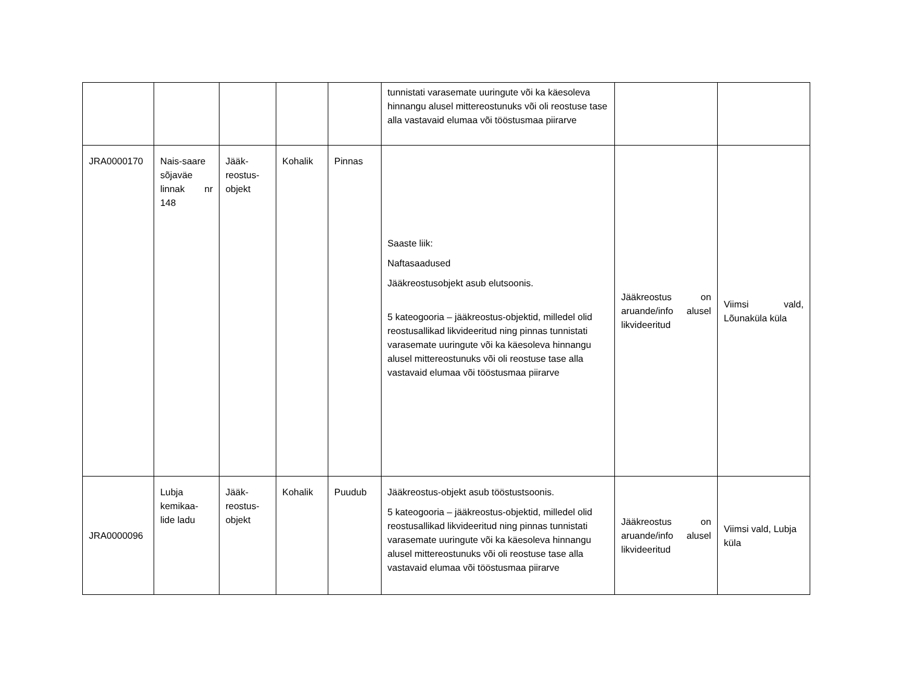| | | | | | tunnistati varasemate uuringute või ka käesoleva hinnangu alusel mittereostunuks või oli reostuse tase alla vastavaid elumaa või tööstusmaa piirarve | | |
| JRA0000170 | Nais-saare sõjaväe linnak nr 148 | Jääk-reostus-objekt | Kohalik | Pinnas | Saaste liik: Naftasaadused Jääkreostusobjekt asub elutsoonis. 5 kateogooria – jääkreostus-objektid, milledel olid reostusallikad likvideeritud ning pinnas tunnistati varasemate uuringute või ka käesoleva hinnangu alusel mittereostunuks või oli reostuse tase alla vastavaid elumaa või tööstusmaa piirarve | Jääkreostus on aruande/info alusel likvideeritud | Viimsi vald, Lõunaküla küla |
| JRA0000096 | Lubja kemikaa-lide ladu | Jääk-reostus-objekt | Kohalik | Puudub | Jääkreostus-objekt asub tööstustsoonis. 5 kateogooria – jääkreostus-objektid, milledel olid reostusallikad likvideeritud ning pinnas tunnistati varasemate uuringute või ka käesoleva hinnangu alusel mittereostunuks või oli reostuse tase alla vastavaid elumaa või tööstusmaa piirarve | Jääkreostus on aruande/info alusel likvideeritud | Viimsi vald, Lubja küla |